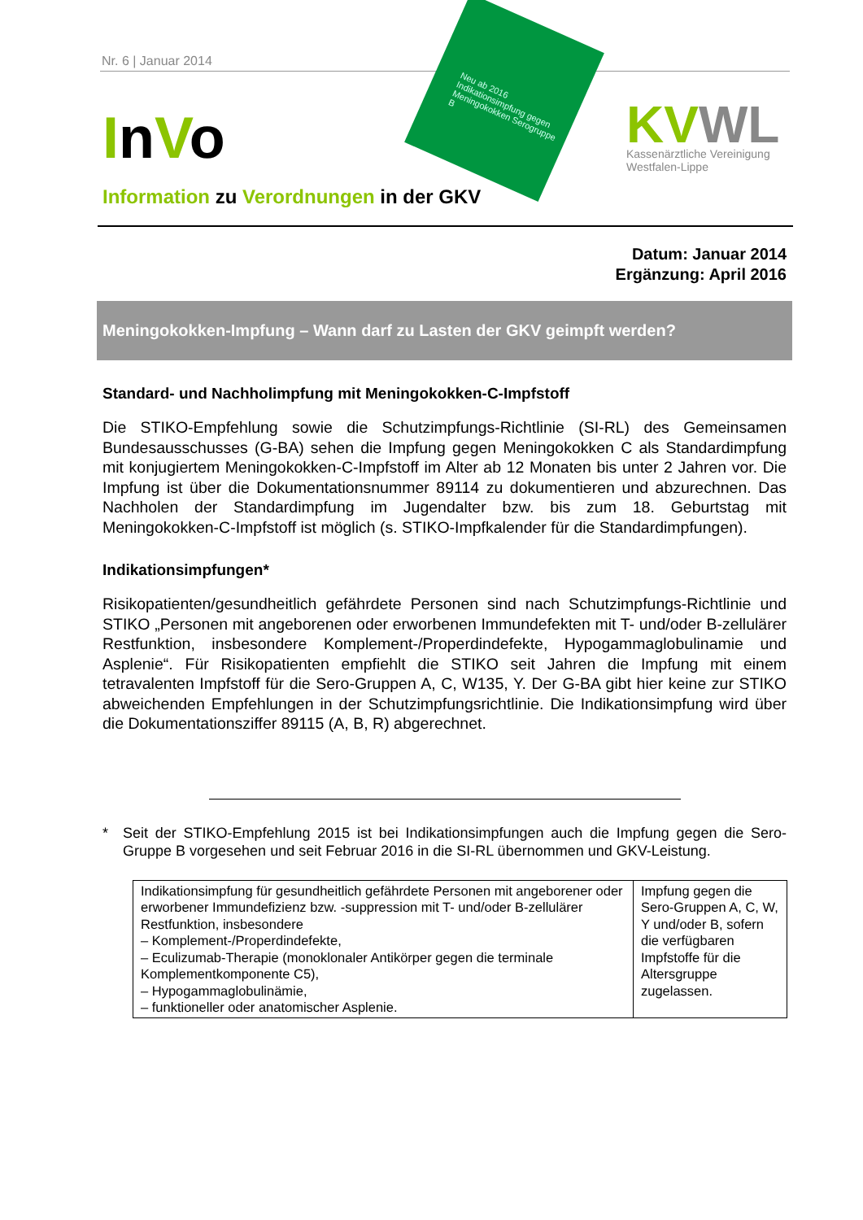Nr. 6 | Januar 2014
InVo
Neu ab 2016 Indikationsimpfung gegen Meningokokken Serogruppe B
KV WL
Kassenärztliche Vereinigung
Westfalen-Lippe
Information zu Verordnungen in der GKV
Datum: Januar 2014
Ergänzung: April 2016
Meningokokken-Impfung – Wann darf zu Lasten der GKV geimpft werden?
Standard- und Nachholimpfung mit Meningokokken-C-Impfstoff
Die STIKO-Empfehlung sowie die Schutzimpfungs-Richtlinie (SI-RL) des Gemeinsamen Bundesausschusses (G-BA) sehen die Impfung gegen Meningokokken C als Standardimpfung mit konjugiertem Meningokokken-C-Impfstoff im Alter ab 12 Monaten bis unter 2 Jahren vor. Die Impfung ist über die Dokumentationsnummer 89114 zu dokumentieren und abzurechnen. Das Nachholen der Standardimpfung im Jugendalter bzw. bis zum 18. Geburtstag mit Meningokokken-C-Impfstoff ist möglich (s. STIKO-Impfkalender für die Standardimpfungen).
Indikationsimpfungen*
Risikopatienten/gesundheitlich gefährdete Personen sind nach Schutzimpfungs-Richtlinie und STIKO „Personen mit angeborenen oder erworbenen Immundefekten mit T- und/oder B-zellulärer Restfunktion, insbesondere Komplement-/Properdindefekte, Hypogammaglobulinamie und Asplenie“. Für Risikopatienten empfiehlt die STIKO seit Jahren die Impfung mit einem tetravalenten Impfstoff für die Sero-Gruppen A, C, W135, Y. Der G-BA gibt hier keine zur STIKO abweichenden Empfehlungen in der Schutzimpfungsrichtlinie. Die Indikationsimpfung wird über die Dokumentationsziffer 89115 (A, B, R) abgerechnet.
* Seit der STIKO-Empfehlung 2015 ist bei Indikationsimpfungen auch die Impfung gegen die Sero-Gruppe B vorgesehen und seit Februar 2016 in die SI-RL übernommen und GKV-Leistung.
| Indikationsimpfung für gesundheitlich gefährdete Personen mit angeborener oder erworbener Immundefizienz bzw. -suppression mit T- und/oder B-zellulärer Restfunktion, insbesondere – Komplement-/Properdindefekte, – Eculizumab-Therapie (monoklonaler Antikörper gegen die terminale Komplementkomponente C5), – Hypogammaglobulinämie, – funktioneller oder anatomischer Asplenie. | Impfung gegen die Sero-Gruppen A, C, W, Y und/oder B, sofern die verfügbaren Impfstoffe für die Altersgruppe zugelassen. |